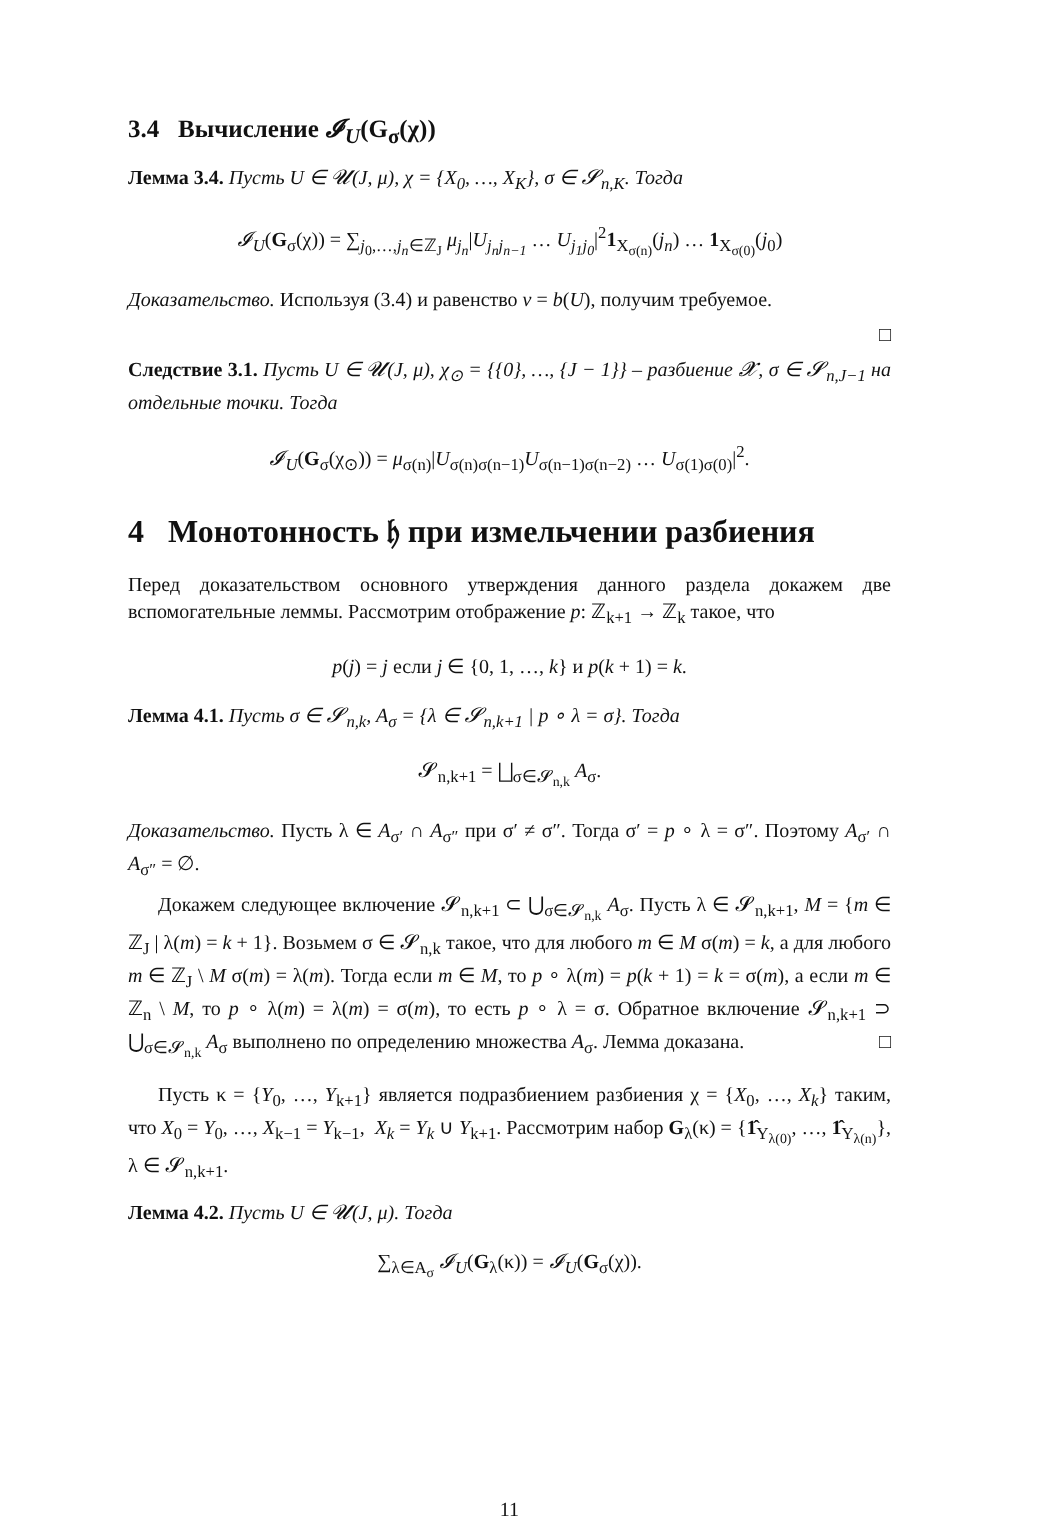3.4 Вычисление 𝓘<sub>U</sub>(G<sub>σ</sub>(χ))
Лемма 3.4. Пусть U ∈ 𝓤(J, μ), χ = {X<sub>0</sub>, …, X<sub>K</sub>}, σ ∈ 𝓢<sub>n,K</sub>. Тогда
𝓘<sub>U</sub>(G<sub>σ</sub>(χ)) = ∑<sub>j<sub>0</sub>,…,j<sub>n</sub>∈ℤ<sub>J</sub></sub> μ<sub>j<sub>n</sub></sub>|U<sub>j<sub>n</sub>j<sub>n−1</sub></sub> … U<sub>j<sub>1</sub>j<sub>0</sub></sub>|<sup>2</sup>1<sub>X<sub>σ(n)</sub></sub>(j<sub>n</sub>) … 1<sub>X<sub>σ(0)</sub></sub>(j<sub>0</sub>)
Доказательство. Используя (3.4) и равенство ν = b(U), получим требуемое.
□
Следствие 3.1. Пусть U ∈ 𝓤(J, μ), χ<sub>⊙</sub> = {{0}, …, {J − 1}} – разбиение 𝓧, σ ∈ 𝓢<sub>n,J−1</sub> на отдельные точки. Тогда
𝓘<sub>U</sub>(G<sub>σ</sub>(χ<sub>⊙</sub>)) = μ<sub>σ(n)</sub>|U<sub>σ(n)σ(n−1)</sub>U<sub>σ(n−1)σ(n−2)</sub> … U<sub>σ(1)σ(0)</sub>|<sup>2</sup>.
4 Монотонность 𝔥 при измельчении разбиения
Перед доказательством основного утверждения данного раздела докажем две вспомогательные леммы. Рассмотрим отображение p: ℤ<sub>k+1</sub> → ℤ<sub>k</sub> такое, что
p(j) = j если j ∈ {0, 1, …, k} и p(k + 1) = k.
Лемма 4.1. Пусть σ ∈ 𝓢<sub>n,k</sub>, A<sub>σ</sub> = {λ ∈ 𝓢<sub>n,k+1</sub> | p ∘ λ = σ}. Тогда
𝓢<sub>n,k+1</sub> = ⨆<sub>σ∈𝓢<sub>n,k</sub></sub> A<sub>σ</sub>.
Доказательство. Пусть λ ∈ A<sub>σ′</sub> ∩ A<sub>σ″</sub> при σ′ ≠ σ″. Тогда σ′ = p ∘ λ = σ″. Поэтому A<sub>σ′</sub> ∩ A<sub>σ″</sub> = ∅.
Докажем следующее включение 𝓢<sub>n,k+1</sub> ⊂ ⋃<sub>σ∈𝓢<sub>n,k</sub></sub> A<sub>σ</sub>. Пусть λ ∈ 𝓢<sub>n,k+1</sub>, M = {m ∈ ℤ<sub>J</sub> | λ(m) = k + 1}. Возьмем σ ∈ 𝓢<sub>n,k</sub> такое, что для любого m ∈ M σ(m) = k, а для любого m ∈ ℤ<sub>J</sub> \ M σ(m) = λ(m). Тогда если m ∈ M, то p ∘ λ(m) = p(k + 1) = k = σ(m), а если m ∈ ℤ<sub>n</sub> \ M, то p ∘ λ(m) = λ(m) = σ(m), то есть p ∘ λ = σ. Обратное включение 𝓢<sub>n,k+1</sub> ⊃ ⋃<sub>σ∈𝓢<sub>n,k</sub></sub> A<sub>σ</sub> выполнено по определению множества A<sub>σ</sub>. Лемма доказана. □
Пусть κ = {Y<sub>0</sub>, …, Y<sub>k+1</sub>} является подразбиением разбиения χ = {X<sub>0</sub>, …, X<sub>k</sub>} таким, что X<sub>0</sub> = Y<sub>0</sub>, …, X<sub>k−1</sub> = Y<sub>k−1</sub>, X<sub>k</sub> = Y<sub>k</sub> ∪ Y<sub>k+1</sub>. Рассмотрим набор G<sub>λ</sub>(κ) = {1̂<sub>Y<sub>λ(0)</sub></sub>, …, 1̂<sub>Y<sub>λ(n)</sub></sub>}, λ ∈ 𝓢<sub>n,k+1</sub>.
Лемма 4.2. Пусть U ∈ 𝓤(J, μ). Тогда
∑<sub>λ∈A<sub>σ</sub></sub> 𝓘<sub>U</sub>(G<sub>λ</sub>(κ)) = 𝓘<sub>U</sub>(G<sub>σ</sub>(χ)).
11